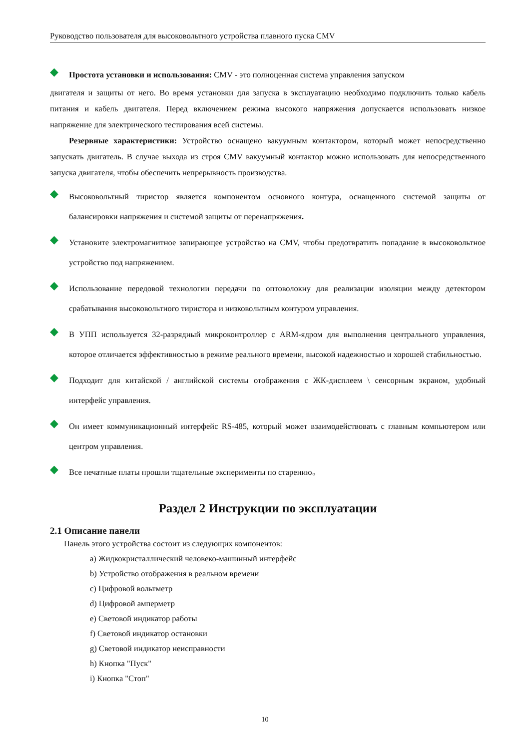Руководство пользователя для высоковольтного устройства плавного пуска CMV
◆
Простота установки и использования: CMV - это полноценная система управления запуском
двигателя и защиты от него. Во время установки для запуска в эксплуатацию необходимо подключить только кабель питания и кабель двигателя. Перед включением режима высокого напряжения допускается использовать низкое напряжение для электрического тестирования всей системы.
Резервные характеристики: Устройство оснащено вакуумным контактором, который может непосредственно запускать двигатель. В случае выхода из строя CMV вакуумный контактор можно использовать для непосредственного запуска двигателя, чтобы обеспечить непрерывность производства.
◆
Высоковольтный тиристор является компонентом основного контура, оснащенного системой защиты от балансировки напряжения и системой защиты от перенапряжения.
◆
Установите электромагнитное запирающее устройство на CMV, чтобы предотвратить попадание в высоковольтное устройство под напряжением.
◆
Использование передовой технологии передачи по оптоволокну для реализации изоляции между детектором срабатывания высоковольтного тиристора и низковольтным контуром управления.
◆
В УПП используется 32-разрядный микроконтроллер с ARM-ядром для выполнения центрального управления, которое отличается эффективностью в режиме реального времени, высокой надежностью и хорошей стабильностью.
◆
Подходит для китайской / английской системы отображения с ЖК-дисплеем \ сенсорным экраном, удобный интерфейс управления.
◆
Он имеет коммуникационный интерфейс RS-485, который может взаимодействовать с главным компьютером или центром управления.
◆
Все печатные платы прошли тщательные эксперименты по старению。
Раздел 2 Инструкции по эксплуатации
2.1 Описание панели
Панель этого устройства состоит из следующих компонентов:
a) Жидкокристаллический человеко-машинный интерфейс
b) Устройство отображения в реальном времени
c) Цифровой вольтметр
d) Цифровой амперметр
e) Световой индикатор работы
f) Световой индикатор остановки
g) Световой индикатор неисправности
h) Кнопка "Пуск"
i) Кнопка "Стоп"
10